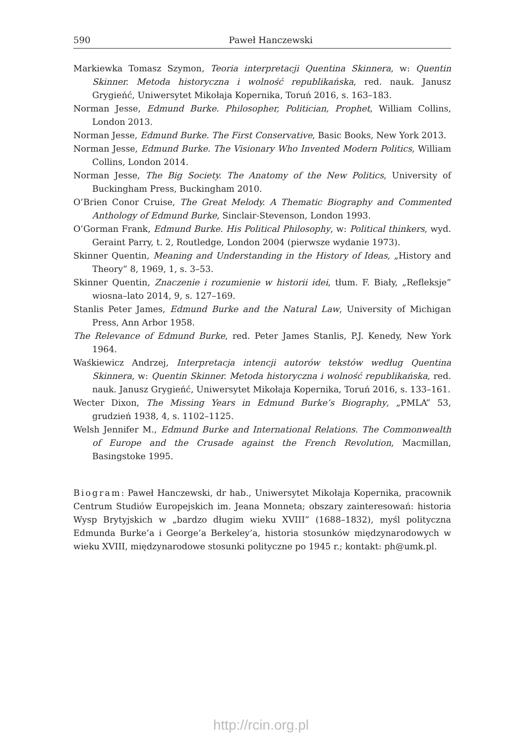590 Paweł Hanczewski
Markiewka Tomasz Szymon, Teoria interpretacji Quentina Skinnera, w: Quentin Skinner. Metoda historyczna i wolność republikańska, red. nauk. Janusz Grygieńć, Uniwersytet Mikołaja Kopernika, Toruń 2016, s. 163–183.
Norman Jesse, Edmund Burke. Philosopher, Politician, Prophet, William Collins, London 2013.
Norman Jesse, Edmund Burke. The First Conservative, Basic Books, New York 2013.
Norman Jesse, Edmund Burke. The Visionary Who Invented Modern Politics, William Collins, London 2014.
Norman Jesse, The Big Society. The Anatomy of the New Politics, University of Buckingham Press, Buckingham 2010.
O’Brien Conor Cruise, The Great Melody. A Thematic Biography and Commented Anthology of Edmund Burke, Sinclair-Stevenson, London 1993.
O’Gorman Frank, Edmund Burke. His Political Philosophy, w: Political thinkers, wyd. Geraint Parry, t. 2, Routledge, London 2004 (pierwsze wydanie 1973).
Skinner Quentin, Meaning and Understanding in the History of Ideas, „History and Theory” 8, 1969, 1, s. 3–53.
Skinner Quentin, Znaczenie i rozumienie w historii idei, tłum. F. Biały, „Refleksje” wiosna–lato 2014, 9, s. 127–169.
Stanlis Peter James, Edmund Burke and the Natural Law, University of Michigan Press, Ann Arbor 1958.
The Relevance of Edmund Burke, red. Peter James Stanlis, P.J. Kenedy, New York 1964.
Waśkiewicz Andrzej, Interpretacja intencji autorów tekstów według Quentina Skinnera, w: Quentin Skinner. Metoda historyczna i wolność republikańska, red. nauk. Janusz Grygieńć, Uniwersytet Mikołaja Kopernika, Toruń 2016, s. 133–161.
Wecter Dixon, The Missing Years in Edmund Burke’s Biography, „PMLA” 53, grudzień 1938, 4, s. 1102–1125.
Welsh Jennifer M., Edmund Burke and International Relations. The Commonwealth of Europe and the Crusade against the French Revolution, Macmillan, Basingstoke 1995.
Biogram: Paweł Hanczewski, dr hab., Uniwersytet Mikołaja Kopernika, pracownik Centrum Studiów Europejskich im. Jeana Monneta; obszary zainteresowań: historia Wysp Brytyjskich w „bardzo długim wieku XVIII” (1688–1832), myśl polityczna Edmunda Burke’a i George’a Berkeley’a, historia stosunków międzynarodowych w wieku XVIII, międzynarodowe stosunki polityczne po 1945 r.; kontakt: ph@umk.pl.
http://rcin.org.pl